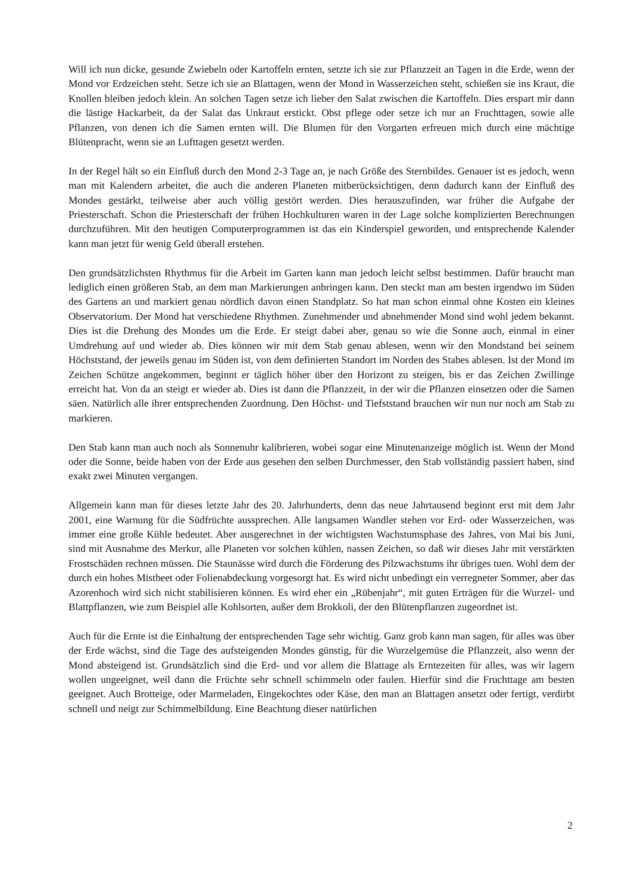Will ich nun dicke, gesunde Zwiebeln oder Kartoffeln ernten, setzte ich sie zur Pflanzzeit an Tagen in die Erde, wenn der Mond vor Erdzeichen steht. Setze ich sie an Blattagen, wenn der Mond in Wasserzeichen steht, schießen sie ins Kraut, die Knollen bleiben jedoch klein. An solchen Tagen setze ich lieber den Salat zwischen die Kartoffeln. Dies erspart mir dann die lästige Hackarbeit, da der Salat das Unkraut erstickt. Obst pflege oder setze ich nur an Fruchttagen, sowie alle Pflanzen, von denen ich die Samen ernten will. Die Blumen für den Vorgarten erfreuen mich durch eine mächtige Blütenpracht, wenn sie an Lufttagen gesetzt werden.
In der Regel hält so ein Einfluß durch den Mond 2-3 Tage an, je nach Größe des Sternbildes. Genauer ist es jedoch, wenn man mit Kalendern arbeitet, die auch die anderen Planeten mitberücksichtigen, denn dadurch kann der Einfluß des Mondes gestärkt, teilweise aber auch völlig gestört werden. Dies herauszufinden, war früher die Aufgabe der Priesterschaft. Schon die Priesterschaft der frühen Hochkulturen waren in der Lage solche komplizierten Berechnungen durchzuführen. Mit den heutigen Computerprogrammen ist das ein Kinderspiel geworden, und entsprechende Kalender kann man jetzt für wenig Geld überall erstehen.
Den grundsätzlichsten Rhythmus für die Arbeit im Garten kann man jedoch leicht selbst bestimmen. Dafür braucht man lediglich einen größeren Stab, an dem man Markierungen anbringen kann. Den steckt man am besten irgendwo im Süden des Gartens an und markiert genau nördlich davon einen Standplatz. So hat man schon einmal ohne Kosten ein kleines Observatorium. Der Mond hat verschiedene Rhythmen. Zunehmender und abnehmender Mond sind wohl jedem bekannt. Dies ist die Drehung des Mondes um die Erde. Er steigt dabei aber, genau so wie die Sonne auch, einmal in einer Umdrehung auf und wieder ab. Dies können wir mit dem Stab genau ablesen, wenn wir den Mondstand bei seinem Höchststand, der jeweils genau im Süden ist, von dem definierten Standort im Norden des Stabes ablesen. Ist der Mond im Zeichen Schütze angekommen, beginnt er täglich höher über den Horizont zu steigen, bis er das Zeichen Zwillinge erreicht hat. Von da an steigt er wieder ab. Dies ist dann die Pflanzzeit, in der wir die Pflanzen einsetzen oder die Samen säen. Natürlich alle ihrer entsprechenden Zuordnung. Den Höchst- und Tiefststand brauchen wir nun nur noch am Stab zu markieren.
Den Stab kann man auch noch als Sonnenuhr kalibrieren, wobei sogar eine Minutenanzeige möglich ist. Wenn der Mond oder die Sonne, beide haben von der Erde aus gesehen den selben Durchmesser, den Stab vollständig passiert haben, sind exakt zwei Minuten vergangen.
Allgemein kann man für dieses letzte Jahr des 20. Jahrhunderts, denn das neue Jahrtausend beginnt erst mit dem Jahr 2001, eine Warnung für die Südfrüchte aussprechen. Alle langsamen Wandler stehen vor Erd- oder Wasserzeichen, was immer eine große Kühle bedeutet. Aber ausgerechnet in der wichtigsten Wachstumsphase des Jahres, von Mai bis Juni, sind mit Ausnahme des Merkur, alle Planeten vor solchen kühlen, nassen Zeichen, so daß wir dieses Jahr mit verstärkten Frostschäden rechnen müssen. Die Staunässe wird durch die Förderung des Pilzwachstums ihr übriges tuen. Wohl dem der durch ein hohes Mistbeet oder Folienabdeckung vorgesorgt hat. Es wird nicht unbedingt ein verregneter Sommer, aber das Azorenhoch wird sich nicht stabilisieren können. Es wird eher ein „Rübenjahr“, mit guten Erträgen für die Wurzel- und Blattpflanzen, wie zum Beispiel alle Kohlsorten, außer dem Brokkoli, der den Blütenpflanzen zugeordnet ist.
Auch für die Ernte ist die Einhaltung der entsprechenden Tage sehr wichtig. Ganz grob kann man sagen, für alles was über der Erde wächst, sind die Tage des aufsteigenden Mondes günstig, für die Wurzelgemüse die Pflanzzeit, also wenn der Mond absteigend ist. Grundsätzlich sind die Erd- und vor allem die Blattage als Erntezeiten für alles, was wir lagern wollen ungeeignet, weil dann die Früchte sehr schnell schimmeln oder faulen. Hierfür sind die Fruchttage am besten geeignet. Auch Brotteige, oder Marmeladen, Eingekochtes oder Käse, den man an Blattagen ansetzt oder fertigt, verdirbt schnell und neigt zur Schimmelbildung. Eine Beachtung dieser natürlichen
2